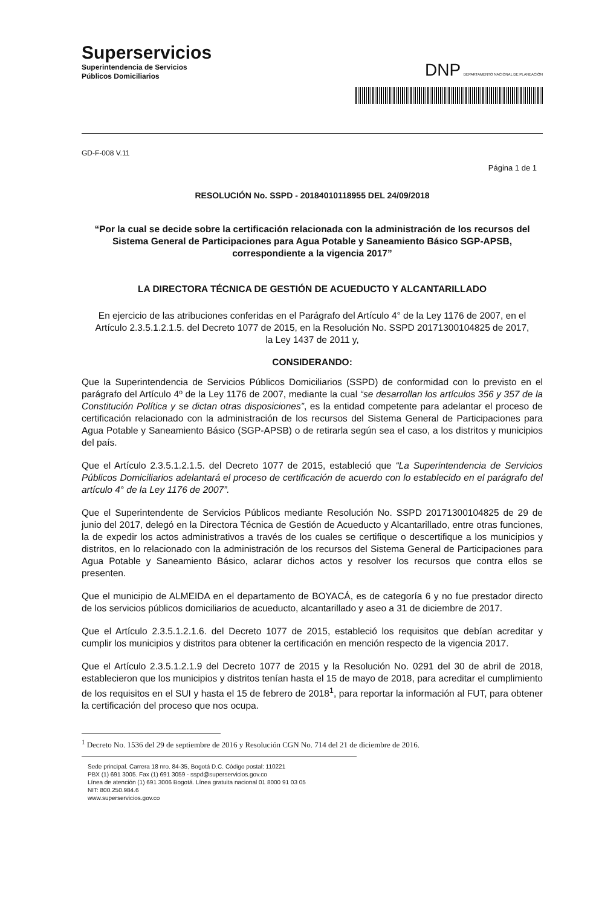Superservicios
Superintendencia de Servicios
Públicos Domiciliarios
DNP DEPARTAMENTO NACIONAL DE PLANEACIÓN
GD-F-008 V.11
Página 1 de 1
RESOLUCIÓN No. SSPD - 20184010118955 DEL 24/09/2018
“Por la cual se decide sobre la certificación relacionada con la administración de los recursos del Sistema General de Participaciones para Agua Potable y Saneamiento Básico SGP-APSB, correspondiente a la vigencia 2017”
LA DIRECTORA TÉCNICA DE GESTIÓN DE ACUEDUCTO Y ALCANTARILLADO
En ejercicio de las atribuciones conferidas en el Parágrafo del Artículo 4° de la Ley 1176 de 2007, en el Artículo 2.3.5.1.2.1.5. del Decreto 1077 de 2015, en la Resolución No. SSPD 20171300104825 de 2017, la Ley 1437 de 2011 y,
CONSIDERANDO:
Que la Superintendencia de Servicios Públicos Domiciliarios (SSPD) de conformidad con lo previsto en el parágrafo del Artículo 4º de la Ley 1176 de 2007, mediante la cual “se desarrollan los artículos 356 y 357 de la Constitución Política y se dictan otras disposiciones”, es la entidad competente para adelantar el proceso de certificación relacionado con la administración de los recursos del Sistema General de Participaciones para Agua Potable y Saneamiento Básico (SGP-APSB) o de retirarla según sea el caso, a los distritos y municipios del país.
Que el Artículo 2.3.5.1.2.1.5. del Decreto 1077 de 2015, estableció que “La Superintendencia de Servicios Públicos Domiciliarios adelantará el proceso de certificación de acuerdo con lo establecido en el parágrafo del artículo 4° de la Ley 1176 de 2007”.
Que el Superintendente de Servicios Públicos mediante Resolución No. SSPD 20171300104825 de 29 de junio del 2017, delegó en la Directora Técnica de Gestión de Acueducto y Alcantarillado, entre otras funciones, la de expedir los actos administrativos a través de los cuales se certifique o descertifique a los municipios y distritos, en lo relacionado con la administración de los recursos del Sistema General de Participaciones para Agua Potable y Saneamiento Básico, aclarar dichos actos y resolver los recursos que contra ellos se presenten.
Que el municipio de ALMEIDA en el departamento de BOYACÁ, es de categoría 6 y no fue prestador directo de los servicios públicos domiciliarios de acueducto, alcantarillado y aseo a 31 de diciembre de 2017.
Que el Artículo 2.3.5.1.2.1.6. del Decreto 1077 de 2015, estableció los requisitos que debían acreditar y cumplir los municipios y distritos para obtener la certificación en mención respecto de la vigencia 2017.
Que el Artículo 2.3.5.1.2.1.9 del Decreto 1077 de 2015 y la Resolución No. 0291 del 30 de abril de 2018, establecieron que los municipios y distritos tenían hasta el 15 de mayo de 2018, para acreditar el cumplimiento de los requisitos en el SUI y hasta el 15 de febrero de 2018<sup>1</sup>, para reportar la información al FUT, para obtener la certificación del proceso que nos ocupa.
<sup>1</sup> Decreto No. 1536 del 29 de septiembre de 2016 y Resolución CGN No. 714 del 21 de diciembre de 2016.
Sede principal. Carrera 18 nro. 84-35, Bogotá D.C. Código postal: 110221
PBX (1) 691 3005. Fax (1) 691 3059 - sspd@superservicios.gov.co
Línea de atención (1) 691 3006 Bogotá. Línea gratuita nacional 01 8000 91 03 05
NIT: 800.250.984.6
www.superservicios.gov.co